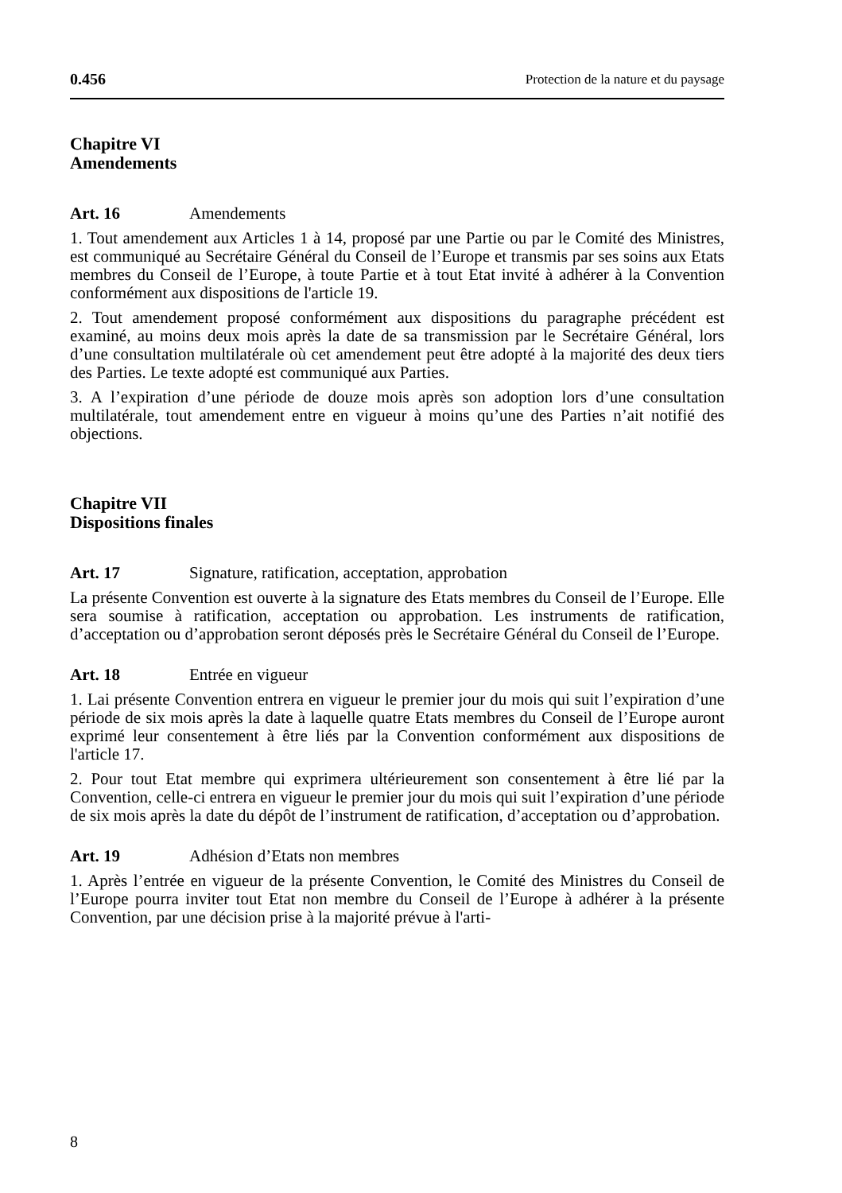0.456 Protection de la nature et du paysage
Chapitre VI
Amendements
Art. 16 Amendements
1. Tout amendement aux Articles 1 à 14, proposé par une Partie ou par le Comité des Ministres, est communiqué au Secrétaire Général du Conseil de l’Europe et transmis par ses soins aux Etats membres du Conseil de l’Europe, à toute Partie et à tout Etat invité à adhérer à la Convention conformément aux dispositions de l'article 19.
2. Tout amendement proposé conformément aux dispositions du paragraphe précédent est examiné, au moins deux mois après la date de sa transmission par le Secrétaire Général, lors d’une consultation multilatérale où cet amendement peut être adopté à la majorité des deux tiers des Parties. Le texte adopté est communiqué aux Parties.
3. A l’expiration d’une période de douze mois après son adoption lors d’une consultation multilatérale, tout amendement entre en vigueur à moins qu’une des Parties n’ait notifié des objections.
Chapitre VII
Dispositions finales
Art. 17 Signature, ratification, acceptation, approbation
La présente Convention est ouverte à la signature des Etats membres du Conseil de l’Europe. Elle sera soumise à ratification, acceptation ou approbation. Les instruments de ratification, d’acceptation ou d’approbation seront déposés près le Secrétaire Général du Conseil de l’Europe.
Art. 18 Entrée en vigueur
1. Lai présente Convention entrera en vigueur le premier jour du mois qui suit l’expiration d’une période de six mois après la date à laquelle quatre Etats membres du Conseil de l’Europe auront exprimé leur consentement à être liés par la Convention conformément aux dispositions de l'article 17.
2. Pour tout Etat membre qui exprimera ultérieurement son consentement à être lié par la Convention, celle-ci entrera en vigueur le premier jour du mois qui suit l’expiration d’une période de six mois après la date du dépôt de l’instrument de ratification, d’acceptation ou d’approbation.
Art. 19 Adhésion d’Etats non membres
1. Après l’entrée en vigueur de la présente Convention, le Comité des Ministres du Conseil de l’Europe pourra inviter tout Etat non membre du Conseil de l’Europe à adhérer à la présente Convention, par une décision prise à la majorité prévue à l'arti-
8